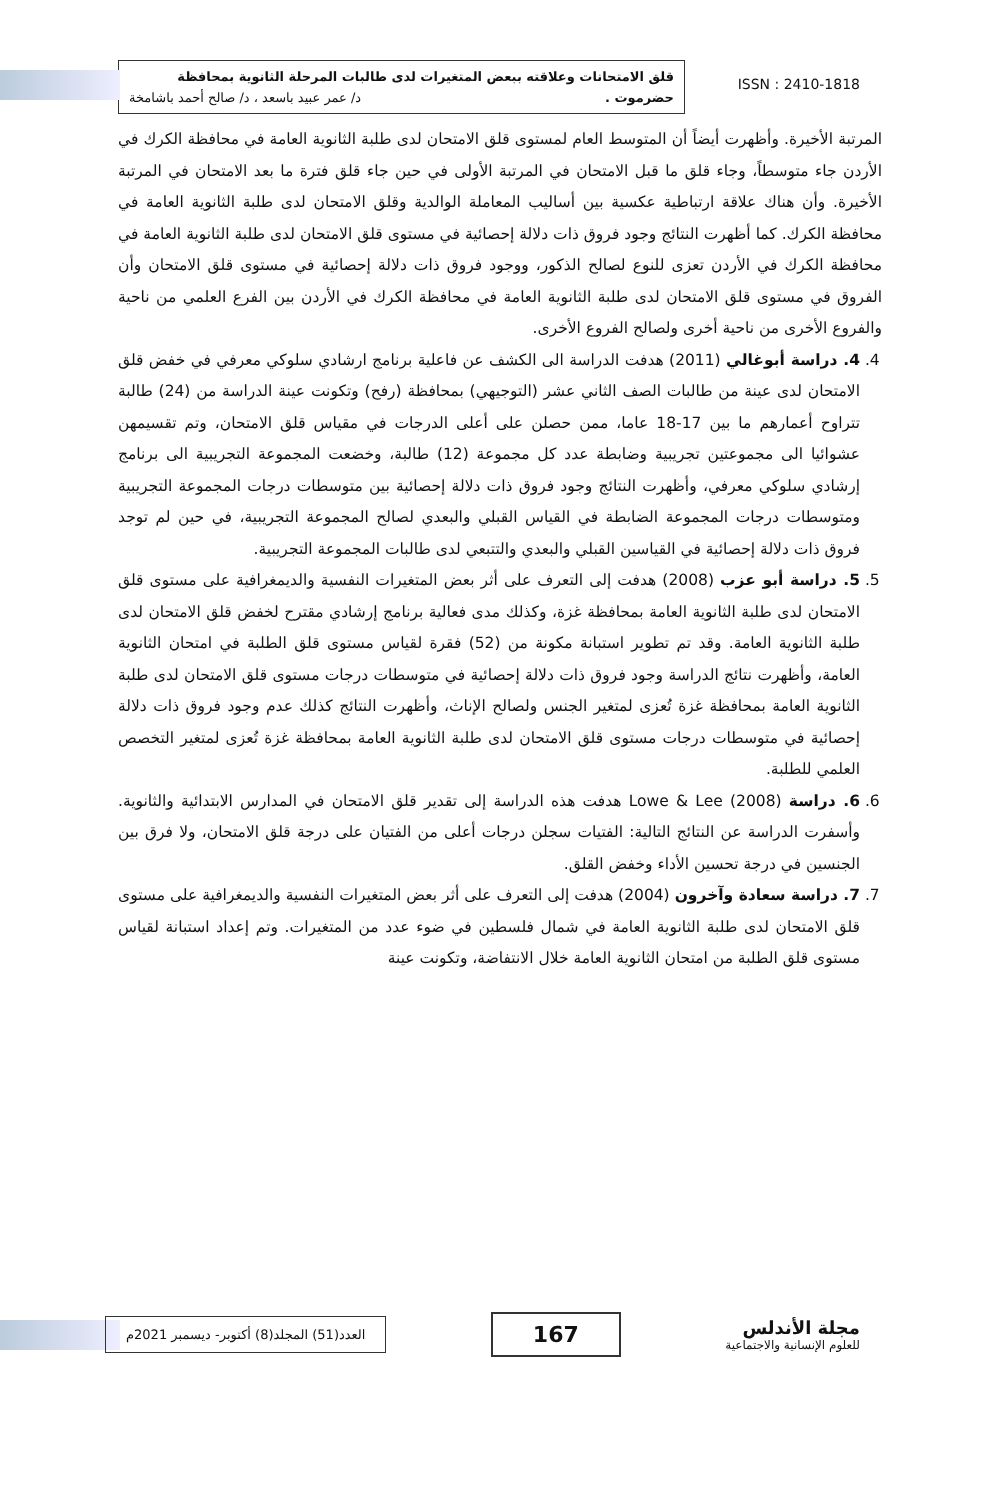قلق الامتحانات وعلاقته ببعض المتغيرات لدى طالبات المرحلة الثانوية بمحافظة
حضرموت . د/ عمر عبيد باسعد ، د/ صالح أحمد باشامخة
ISSN : 2410-1818
المرتبة الأخيرة. وأظهرت أيضاً أن المتوسط العام لمستوى قلق الامتحان لدى طلبة الثانوية العامة في محافظة الكرك في الأردن جاء متوسطاً، وجاء قلق ما قبل الامتحان في المرتبة الأولى في حين جاء قلق فترة ما بعد الامتحان في المرتبة الأخيرة. وأن هناك علاقة ارتباطية عكسية بين أساليب المعاملة الوالدية وقلق الامتحان لدى طلبة الثانوية العامة في محافظة الكرك. كما أظهرت النتائج وجود فروق ذات دلالة إحصائية في مستوى قلق الامتحان لدى طلبة الثانوية العامة في محافظة الكرك في الأردن تعزى للنوع لصالح الذكور، ووجود فروق ذات دلالة إحصائية في مستوى قلق الامتحان وأن الفروق في مستوى قلق الامتحان لدى طلبة الثانوية العامة في محافظة الكرك في الأردن بين الفرع العلمي من ناحية والفروع الأخرى من ناحية أخرى ولصالح الفروع الأخرى.
4. 4. دراسة أبوغالي (2011) هدفت الدراسة الى الكشف عن فاعلية برنامج ارشادي سلوكي معرفي في خفض قلق الامتحان لدى عينة من طالبات الصف الثاني عشر (التوجيهي) بمحافظة (رفح) وتكونت عينة الدراسة من (24) طالبة تتراوح أعمارهم ما بين 17-18 عاما، ممن حصلن على أعلى الدرجات في مقياس قلق الامتحان، وتم تقسيمهن عشوائيا الى مجموعتين تجريبية وضابطة عدد كل مجموعة (12) طالبة، وخضعت المجموعة التجريبية الى برنامج إرشادي سلوكي معرفي، وأظهرت النتائج وجود فروق ذات دلالة إحصائية بين متوسطات درجات المجموعة التجريبية ومتوسطات درجات المجموعة الضابطة في القياس القبلي والبعدي لصالح المجموعة التجريبية، في حين لم توجد فروق ذات دلالة إحصائية في القياسين القبلي والبعدي والتتبعي لدى طالبات المجموعة التجريبية.
5. 5. دراسة أبو عزب (2008) هدفت إلى التعرف على أثر بعض المتغيرات النفسية والديمغرافية على مستوى قلق الامتحان لدى طلبة الثانوية العامة بمحافظة غزة، وكذلك مدى فعالية برنامج إرشادي مقترح لخفض قلق الامتحان لدى طلبة الثانوية العامة. وقد تم تطوير استبانة مكونة من (52) فقرة لقياس مستوى قلق الطلبة في امتحان الثانوية العامة، وأظهرت نتائج الدراسة وجود فروق ذات دلالة إحصائية في متوسطات درجات مستوى قلق الامتحان لدى طلبة الثانوية العامة بمحافظة غزة تُعزى لمتغير الجنس ولصالح الإناث، وأظهرت النتائج كذلك عدم وجود فروق ذات دلالة إحصائية في متوسطات درجات مستوى قلق الامتحان لدى طلبة الثانوية العامة بمحافظة غزة تُعزى لمتغير التخصص العلمي للطلبة.
6. 6. دراسة Lowe & Lee (2008) هدفت هذه الدراسة إلى تقدير قلق الامتحان في المدارس الابتدائية والثانوية. وأسفرت الدراسة عن النتائج التالية: الفتيات سجلن درجات أعلى من الفتيان على درجة قلق الامتحان، ولا فرق بين الجنسين في درجة تحسين الأداء وخفض القلق.
7. 7. دراسة سعادة وآخرون (2004) هدفت إلى التعرف على أثر بعض المتغيرات النفسية والديمغرافية على مستوى قلق الامتحان لدى طلبة الثانوية العامة في شمال فلسطين في ضوء عدد من المتغيرات. وتم إعداد استبانة لقياس مستوى قلق الطلبة من امتحان الثانوية العامة خلال الانتفاضة، وتكونت عينة
العدد(51) المجلد(8) أكتوبر- ديسمبر 2021م
167
مجلة الأندلس
للعلوم الإنسانية والاجتماعية